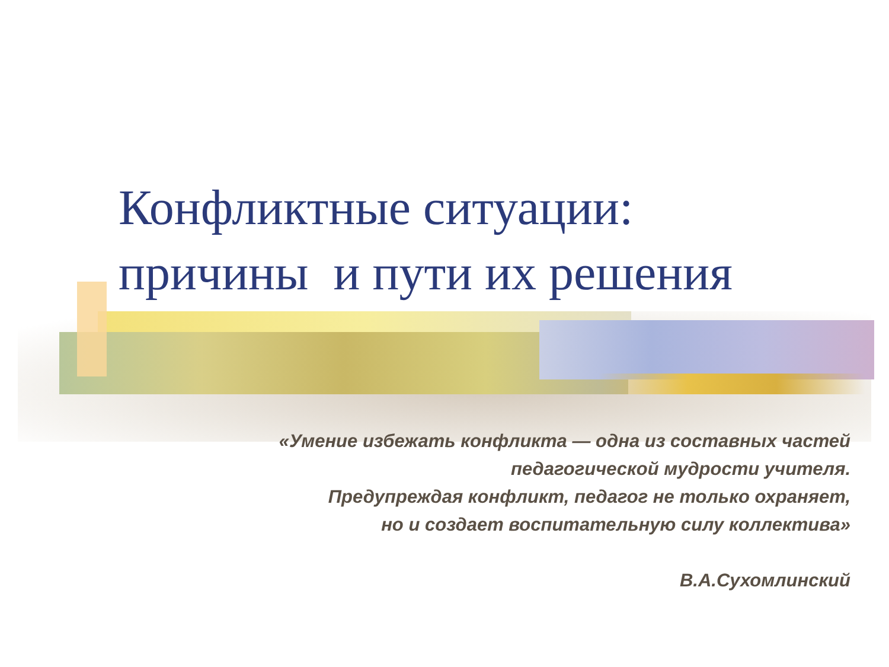Конфликтные ситуации:
причины и пути их решения
«Умение избежать конфликта — одна из составных частей
педагогической мудрости учителя.
Предупреждая конфликт, педагог не только охраняет,
но и создает воспитательную силу коллектива»
В.А.Сухомлинский